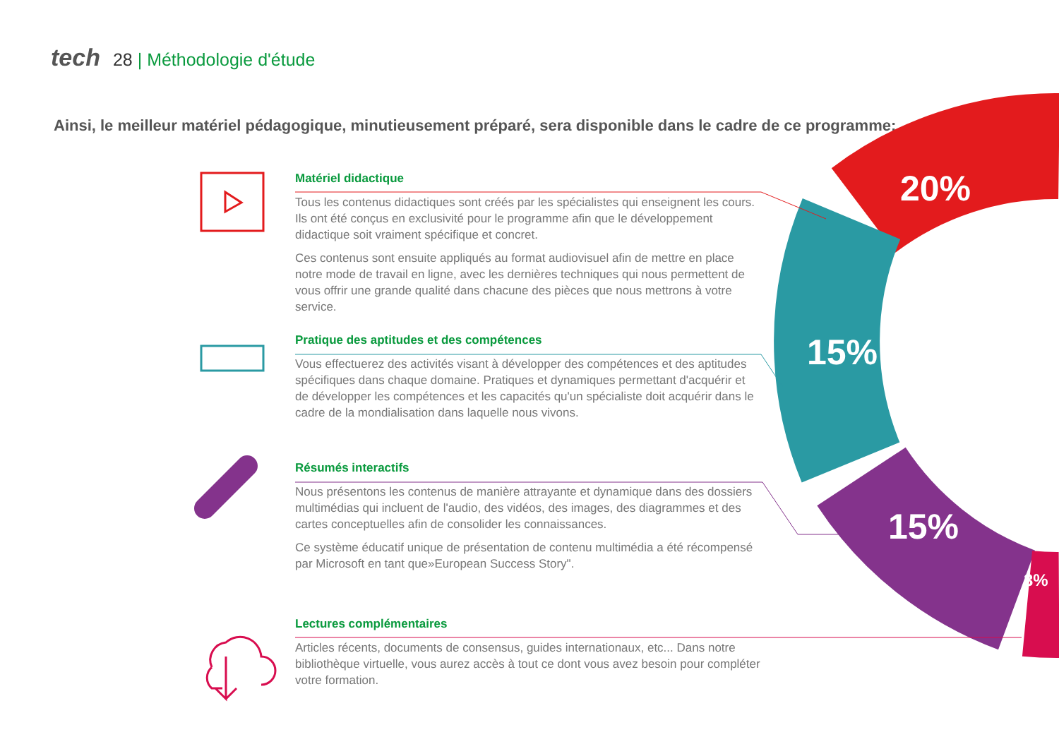tech 28 | Méthodologie d'étude
Ainsi, le meilleur matériel pédagogique, minutieusement préparé, sera disponible dans le cadre de ce programme:
20%
15%
15%
3%
Matériel didactique
Tous les contenus didactiques sont créés par les spécialistes qui enseignent les cours. Ils ont été conçus en exclusivité pour le programme afin que le développement didactique soit vraiment spécifique et concret.
Ces contenus sont ensuite appliqués au format audiovisuel afin de mettre en place notre mode de travail en ligne, avec les dernières techniques qui nous permettent de vous offrir une grande qualité dans chacune des pièces que nous mettrons à votre service.
Pratique des aptitudes et des compétences
Vous effectuerez des activités visant à développer des compétences et des aptitudes spécifiques dans chaque domaine. Pratiques et dynamiques permettant d'acquérir et de développer les compétences et les capacités qu'un spécialiste doit acquérir dans le cadre de la mondialisation dans laquelle nous vivons.
Résumés interactifs
Nous présentons les contenus de manière attrayante et dynamique dans des dossiers multimédias qui incluent de l'audio, des vidéos, des images, des diagrammes et des cartes conceptuelles afin de consolider les connaissances.
Ce système éducatif unique de présentation de contenu multimédia a été récompensé par Microsoft en tant que»European Success Story".
Lectures complémentaires
Articles récents, documents de consensus, guides internationaux, etc... Dans notre bibliothèque virtuelle, vous aurez accès à tout ce dont vous avez besoin pour compléter votre formation.